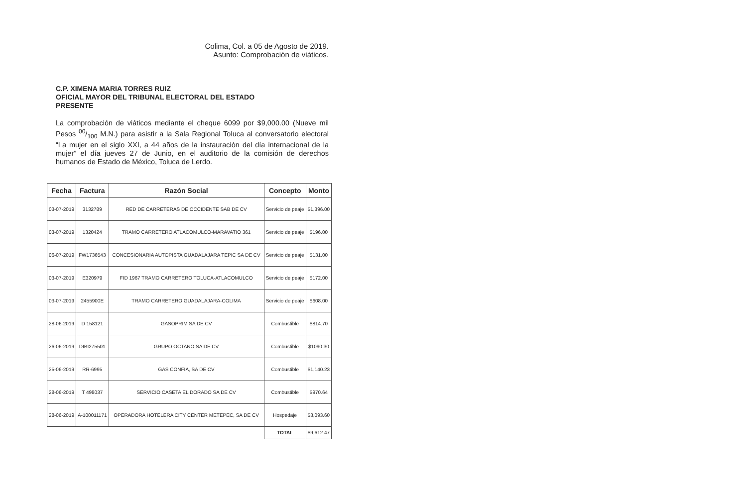Colima, Col. a 05 de Agosto de 2019.
Asunto: Comprobación de viáticos.
C.P. XIMENA MARIA TORRES RUIZ
OFICIAL MAYOR DEL TRIBUNAL ELECTORAL DEL ESTADO
PRESENTE
La comprobación de viáticos mediante el cheque 6099 por $9,000.00 (Nueve mil Pesos 00/100 M.N.) para asistir a la Sala Regional Toluca al conversatorio electoral “La mujer en el siglo XXI, a 44 años de la instauración del día internacional de la mujer” el día jueves 27 de Junio, en el auditorio de la comisión de derechos humanos de Estado de México, Toluca de Lerdo.
| Fecha | Factura | Razón Social | Concepto | Monto |
| --- | --- | --- | --- | --- |
| 03-07-2019 | 3132789 | RED DE CARRETERAS DE OCCIDENTE SAB DE CV | Servicio de peaje | $1,396.00 |
| 03-07-2019 | 1320424 | TRAMO CARRETERO ATLACOMULCO-MARAVATIO 361 | Servicio de peaje | $196.00 |
| 06-07-2019 | FW1736543 | CONCESIONARIA AUTOPISTA GUADALAJARA TEPIC SA DE CV | Servicio de peaje | $131.00 |
| 03-07-2019 | E320979 | FID 1967 TRAMO CARRETERO TOLUCA-ATLACOMULCO | Servicio de peaje | $172.00 |
| 03-07-2019 | 2455900E | TRAMO CARRETERO GUADALAJARA-COLIMA | Servicio de peaje | $608.00 |
| 28-06-2019 | D 158121 | GASOPRIM SA DE CV | Combustible | $814.70 |
| 26-06-2019 | DIBI275501 | GRUPO OCTANO SA DE CV | Combustible | $1090.30 |
| 25-06-2019 | RR-6995 | GAS CONFIA, SA DE CV | Combustible | $1,140.23 |
| 28-06-2019 | T 498037 | SERVICIO CASETA EL DORADO SA DE CV | Combustible | $970.64 |
| 28-06-2019 | A-100011171 | OPERADORA HOTELERA CITY CENTER METEPEC, SA DE CV | Hospedaje | $3,093.60 |
| | | | TOTAL | $9,612.47 |